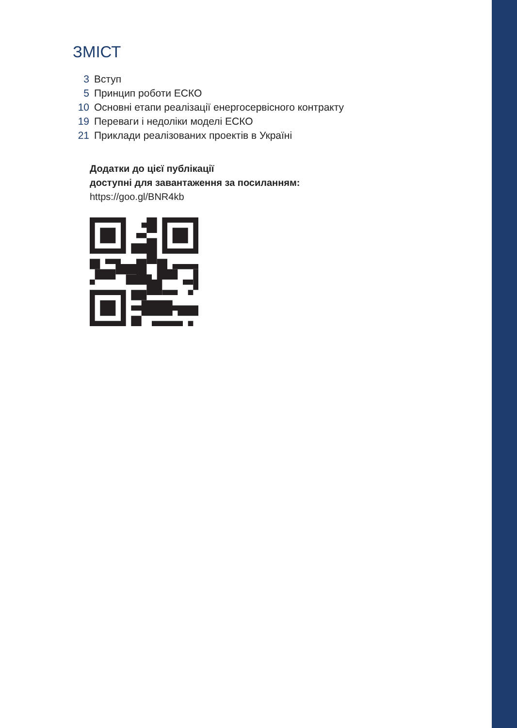ЗМІСТ
3 Вступ
5 Принцип роботи ЕСКО
10 Основні етапи реалізації енергосервісного контракту
19 Переваги і недоліки моделі ЕСКО
21 Приклади реалізованих проектів в Україні
Додатки до цієї публікації
доступні для завантаження за посиланням:
https://goo.gl/BNR4kb